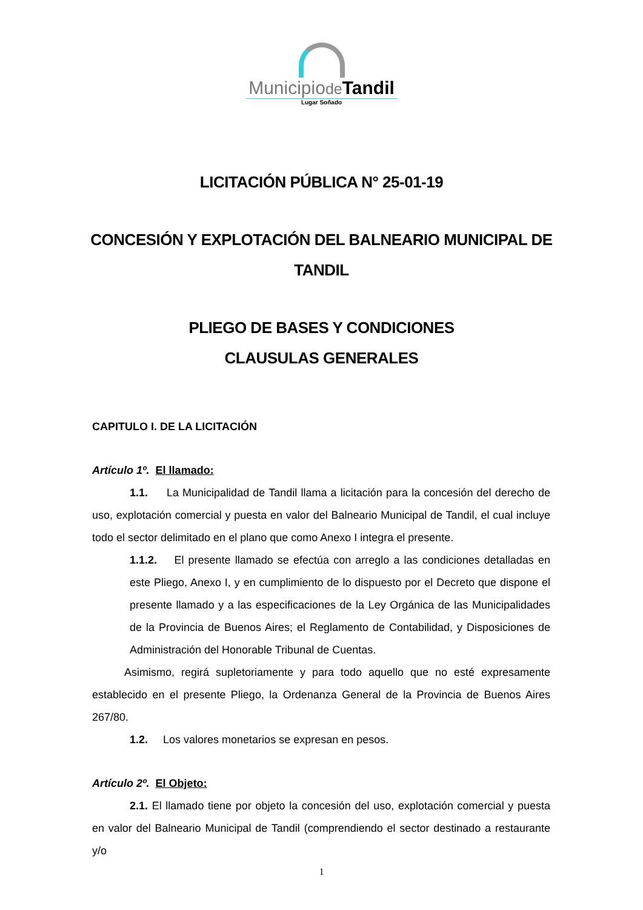Municipiode Tandil
Lugar Soñado
LICITACIÓN PÚBLICA N° 25-01-19
CONCESIÓN Y EXPLOTACIÓN DEL BALNEARIO MUNICIPAL DE
TANDIL
PLIEGO DE BASES Y CONDICIONES
CLAUSULAS GENERALES
CAPITULO I. DE LA LICITACIÓN
Artículo 1º. El llamado:
1.1. La Municipalidad de Tandil llama a licitación para la concesión del derecho de uso, explotación comercial y puesta en valor del Balneario Municipal de Tandil, el cual incluye todo el sector delimitado en el plano que como Anexo I integra el presente.
1.1.2. El presente llamado se efectúa con arreglo a las condiciones detalladas en este Pliego, Anexo I, y en cumplimiento de lo dispuesto por el Decreto que dispone el presente llamado y a las especificaciones de la Ley Orgánica de las Municipalidades de la Provincia de Buenos Aires; el Reglamento de Contabilidad, y Disposiciones de Administración del Honorable Tribunal de Cuentas.
Asimismo, regirá supletoriamente y para todo aquello que no esté expresamente establecido en el presente Pliego, la Ordenanza General de la Provincia de Buenos Aires 267/80.
1.2. Los valores monetarios se expresan en pesos.
Artículo 2º. El Objeto:
2.1. El llamado tiene por objeto la concesión del uso, explotación comercial y puesta en valor del Balneario Municipal de Tandil (comprendiendo el sector destinado a restaurante y/o
1